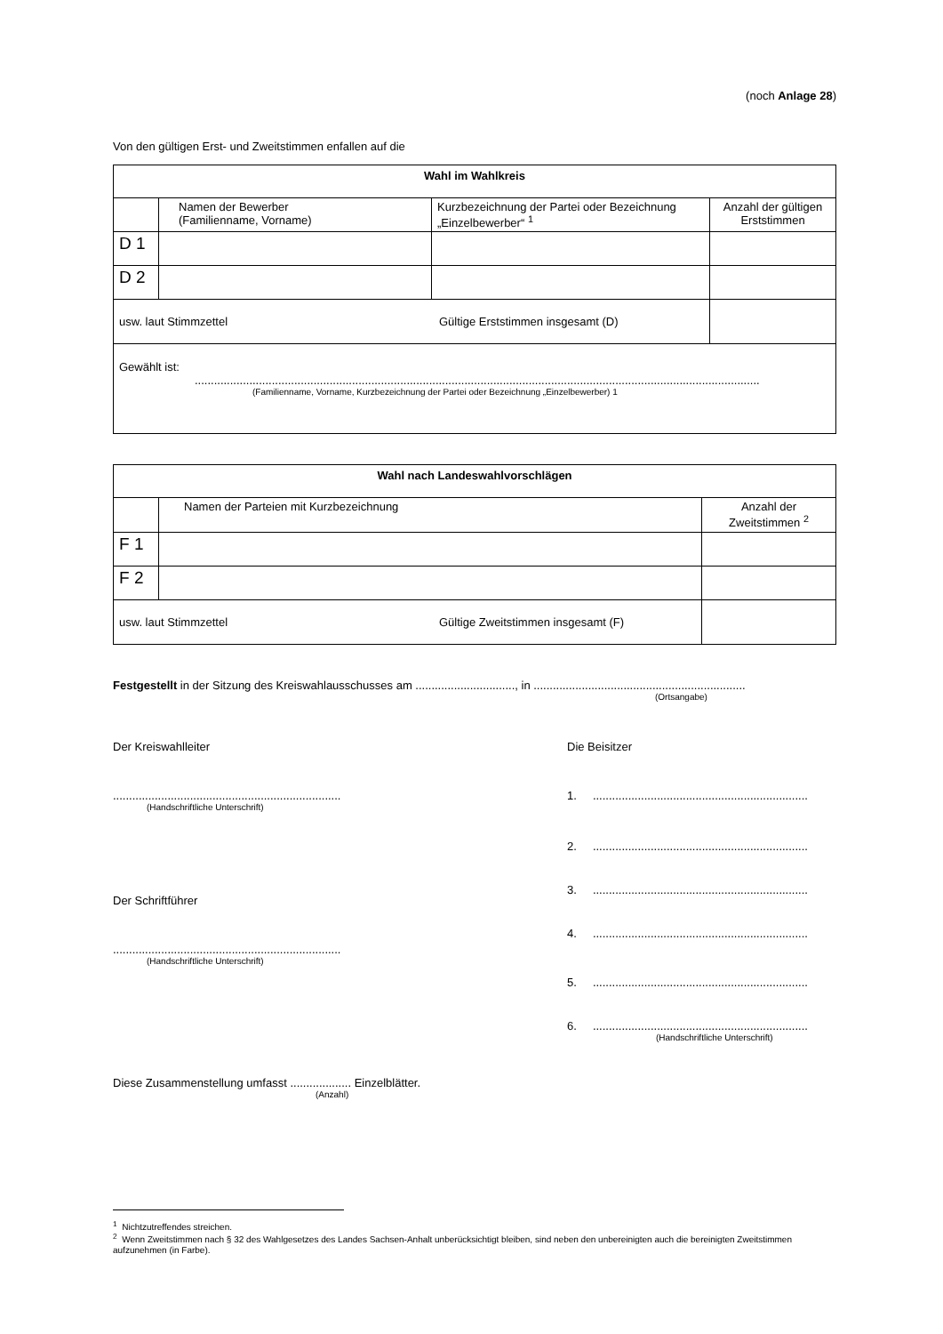(noch Anlage 28)
Von den gültigen Erst- und Zweitstimmen enfallen auf die
| Wahl im Wahlkreis | | | |
| | Namen der Bewerber (Familienname, Vorname) | Kurzbezeichnung der Partei oder Bezeichnung „Einzelbewerber“ <sup>1</sup> | Anzahl der gültigen Erststimmen |
| D 1 | | | |
| D 2 | | | |
| usw. laut Stimmzettel Gültige Erststimmen insgesamt (D) | | | |
| Gewählt ist: ................................................................................................................................................................................ (Familienname, Vorname, Kurzbezeichnung der Partei oder Bezeichnung „Einzelbewerber) 1 | | | |
| Wahl nach Landeswahlvorschlägen | | |
| | Namen der Parteien mit Kurzbezeichnung | Anzahl der Zweitstimmen <sup>2</sup> |
| F 1 | | |
| F 2 | | |
| usw. laut Stimmzettel Gültige Zweitstimmen insgesamt (F) | | |
Festgestellt in der Sitzung des Kreiswahlausschusses am ..............................., in ..................................................................
(Ortsangabe)
Der Kreiswahlleiter
.......................................................................
(Handschriftliche Unterschrift)
Der Schriftführer
.......................................................................
(Handschriftliche Unterschrift)
Die Beisitzer
1. ...................................................................
2. ...................................................................
3. ...................................................................
4. ...................................................................
5. ...................................................................
6. ...................................................................
(Handschriftliche Unterschrift)
Diese Zusammenstellung umfasst ................... Einzelblätter.
(Anzahl)
<sup>1</sup> Nichtzutreffendes streichen.
<sup>2</sup> Wenn Zweitstimmen nach § 32 des Wahlgesetzes des Landes Sachsen-Anhalt unberücksichtigt bleiben, sind neben den unbereinigten auch die bereinigten Zweitstimmen aufzunehmen (in Farbe).